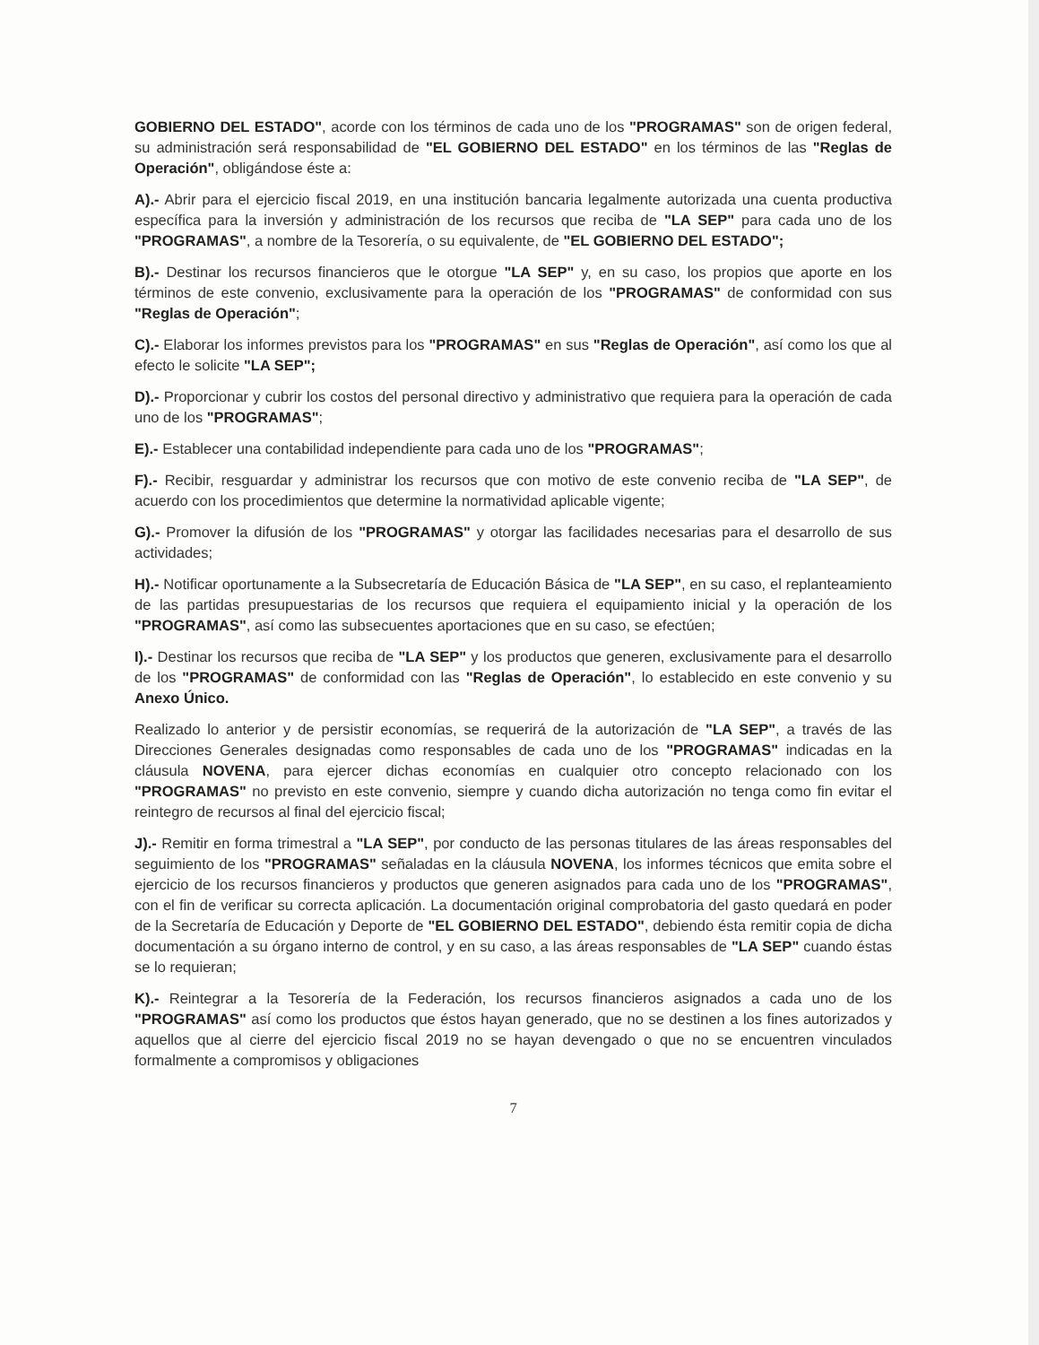GOBIERNO DEL ESTADO", acorde con los términos de cada uno de los "PROGRAMAS" son de origen federal, su administración será responsabilidad de "EL GOBIERNO DEL ESTADO" en los términos de las "Reglas de Operación", obligándose éste a:
A).- Abrir para el ejercicio fiscal 2019, en una institución bancaria legalmente autorizada una cuenta productiva específica para la inversión y administración de los recursos que reciba de "LA SEP" para cada uno de los "PROGRAMAS", a nombre de la Tesorería, o su equivalente, de "EL GOBIERNO DEL ESTADO";
B).- Destinar los recursos financieros que le otorgue "LA SEP" y, en su caso, los propios que aporte en los términos de este convenio, exclusivamente para la operación de los "PROGRAMAS" de conformidad con sus "Reglas de Operación";
C).- Elaborar los informes previstos para los "PROGRAMAS" en sus "Reglas de Operación", así como los que al efecto le solicite "LA SEP";
D).- Proporcionar y cubrir los costos del personal directivo y administrativo que requiera para la operación de cada uno de los "PROGRAMAS";
E).- Establecer una contabilidad independiente para cada uno de los "PROGRAMAS";
F).- Recibir, resguardar y administrar los recursos que con motivo de este convenio reciba de "LA SEP", de acuerdo con los procedimientos que determine la normatividad aplicable vigente;
G).- Promover la difusión de los "PROGRAMAS" y otorgar las facilidades necesarias para el desarrollo de sus actividades;
H).- Notificar oportunamente a la Subsecretaría de Educación Básica de "LA SEP", en su caso, el replanteamiento de las partidas presupuestarias de los recursos que requiera el equipamiento inicial y la operación de los "PROGRAMAS", así como las subsecuentes aportaciones que en su caso, se efectúen;
I).- Destinar los recursos que reciba de "LA SEP" y los productos que generen, exclusivamente para el desarrollo de los "PROGRAMAS" de conformidad con las "Reglas de Operación", lo establecido en este convenio y su Anexo Único.
Realizado lo anterior y de persistir economías, se requerirá de la autorización de "LA SEP", a través de las Direcciones Generales designadas como responsables de cada uno de los "PROGRAMAS" indicadas en la cláusula NOVENA, para ejercer dichas economías en cualquier otro concepto relacionado con los "PROGRAMAS" no previsto en este convenio, siempre y cuando dicha autorización no tenga como fin evitar el reintegro de recursos al final del ejercicio fiscal;
J).- Remitir en forma trimestral a "LA SEP", por conducto de las personas titulares de las áreas responsables del seguimiento de los "PROGRAMAS" señaladas en la cláusula NOVENA, los informes técnicos que emita sobre el ejercicio de los recursos financieros y productos que generen asignados para cada uno de los "PROGRAMAS", con el fin de verificar su correcta aplicación. La documentación original comprobatoria del gasto quedará en poder de la Secretaría de Educación y Deporte de "EL GOBIERNO DEL ESTADO", debiendo ésta remitir copia de dicha documentación a su órgano interno de control, y en su caso, a las áreas responsables de "LA SEP" cuando éstas se lo requieran;
K).- Reintegrar a la Tesorería de la Federación, los recursos financieros asignados a cada uno de los "PROGRAMAS" así como los productos que éstos hayan generado, que no se destinen a los fines autorizados y aquellos que al cierre del ejercicio fiscal 2019 no se hayan devengado o que no se encuentren vinculados formalmente a compromisos y obligaciones
7